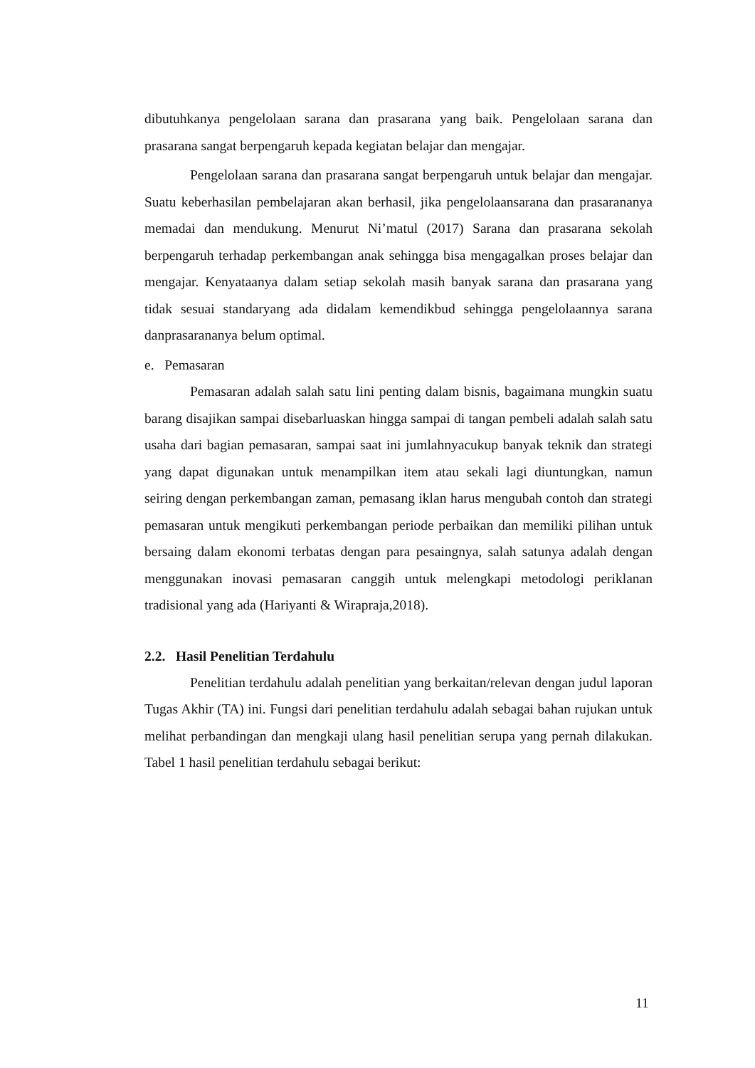dibutuhkanya pengelolaan sarana dan prasarana yang baik. Pengelolaan sarana dan prasarana sangat berpengaruh kepada kegiatan belajar dan mengajar.
Pengelolaan sarana dan prasarana sangat berpengaruh untuk belajar dan mengajar. Suatu keberhasilan pembelajaran akan berhasil, jika pengelolaansarana dan prasarananya memadai dan mendukung. Menurut Ni’matul (2017) Sarana dan prasarana sekolah berpengaruh terhadap perkembangan anak sehingga bisa mengagalkan proses belajar dan mengajar. Kenyataanya dalam setiap sekolah masih banyak sarana dan prasarana yang tidak sesuai standaryang ada didalam kemendikbud sehingga pengelolaannya sarana danprasarananya belum optimal.
e. Pemasaran
Pemasaran adalah salah satu lini penting dalam bisnis, bagaimana mungkin suatu barang disajikan sampai disebarluaskan hingga sampai di tangan pembeli adalah salah satu usaha dari bagian pemasaran, sampai saat ini jumlahnyacukup banyak teknik dan strategi yang dapat digunakan untuk menampilkan item atau sekali lagi diuntungkan, namun seiring dengan perkembangan zaman, pemasang iklan harus mengubah contoh dan strategi pemasaran untuk mengikuti perkembangan periode perbaikan dan memiliki pilihan untuk bersaing dalam ekonomi terbatas dengan para pesaingnya, salah satunya adalah dengan menggunakan inovasi pemasaran canggih untuk melengkapi metodologi periklanan tradisional yang ada (Hariyanti & Wirapraja,2018).
2.2. Hasil Penelitian Terdahulu
Penelitian terdahulu adalah penelitian yang berkaitan/relevan dengan judul laporan Tugas Akhir (TA) ini. Fungsi dari penelitian terdahulu adalah sebagai bahan rujukan untuk melihat perbandingan dan mengkaji ulang hasil penelitian serupa yang pernah dilakukan. Tabel 1 hasil penelitian terdahulu sebagai berikut:
11